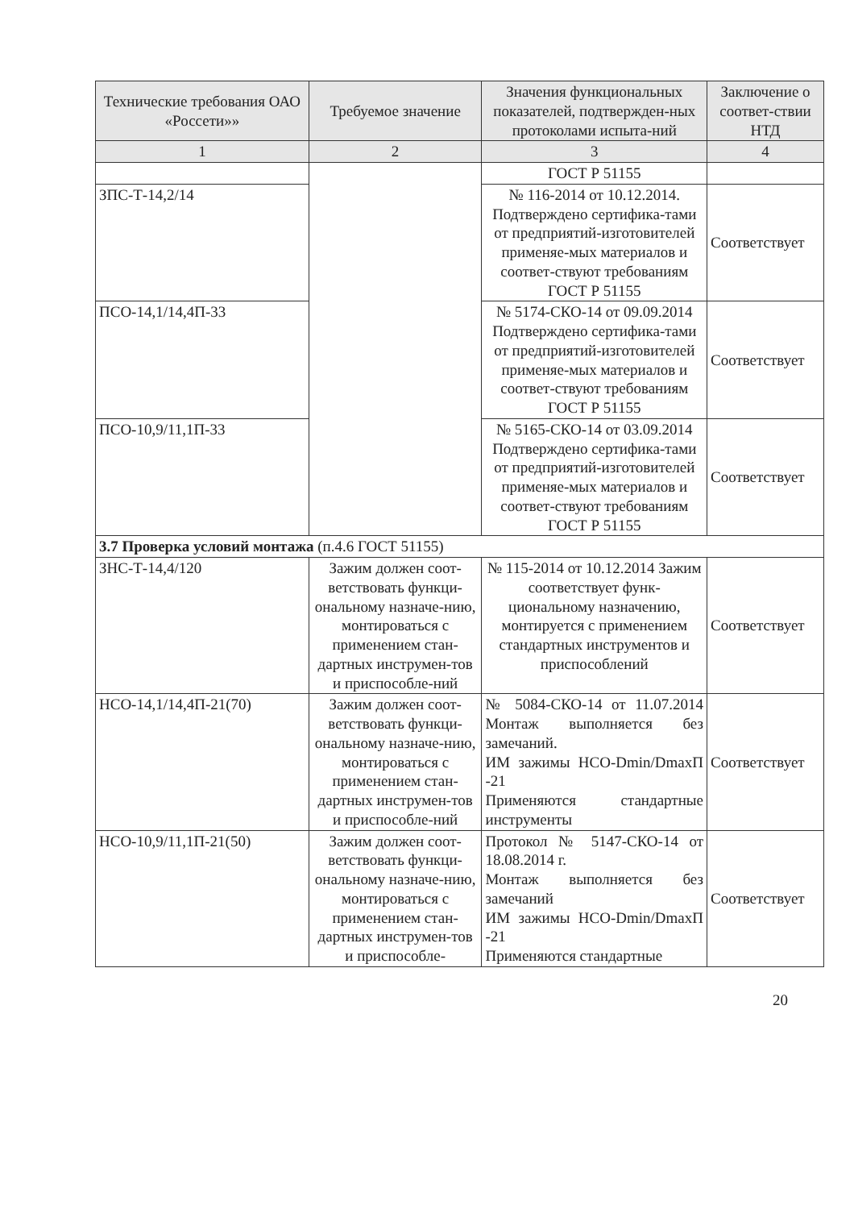| Технические требования ОАО «Россети»» | Требуемое значение | Значения функциональных показателей, подтвержден-ных протоколами испыта-ний | Заключение о соответ-ствии НТД |
| --- | --- | --- | --- |
| 1 | 2 | 3 | 4 |
| | | ГОСТ Р 51155 | |
| ЗПС-Т-14,2/14 | | № 116-2014 от 10.12.2014. Подтверждено сертифика-тами от предприятий-изготовителей применяе-мых материалов и соответ-ствуют требованиям ГОСТ Р 51155 | Соответствует |
| ПСО-14,1/14,4П-33 | | № 5174-СКО-14 от 09.09.2014 Подтверждено сертифика-тами от предприятий-изготовителей применяе-мых материалов и соответ-ствуют требованиям ГОСТ Р 51155 | Соответствует |
| ПСО-10,9/11,1П-33 | | № 5165-СКО-14 от 03.09.2014 Подтверждено сертифика-тами от предприятий-изготовителей применяе-мых материалов и соответ-ствуют требованиям ГОСТ Р 51155 | Соответствует |
| 3.7 Проверка условий монтажа (п.4.6 ГОСТ 51155) | | | |
| ЗНС-Т-14,4/120 | Зажим должен соот-ветствовать функци-ональному назначе-нию, монтироваться с применением стан-дартных инструмен-тов и приспособле-ний | № 115-2014 от 10.12.2014 Зажим соответствует функ-циональному назначению, монтируется с применением стандартных инструментов и приспособлений | Соответствует |
| НСО-14,1/14,4П-21(70) | Зажим должен соот-ветствовать функци-ональному назначе-нию, монтироваться с применением стан-дартных инструмен-тов и приспособле-ний | № 5084-СКО-14 от 11.07.2014 Монтаж выполняется без замечаний. ИМ зажимы НСО-Dmin/DmaxП -21 Применяются стандартные инструменты | Соответствует |
| НСО-10,9/11,1П-21(50) | Зажим должен соот-ветствовать функци-ональному назначе-нию, монтироваться с применением стан-дартных инструмен-тов и приспособле- | Протокол № 5147-СКО-14 от 18.08.2014 г. Монтаж выполняется без замечаний ИМ зажимы НСО-Dmin/DmaxП -21 Применяются стандартные | Соответствует |
20